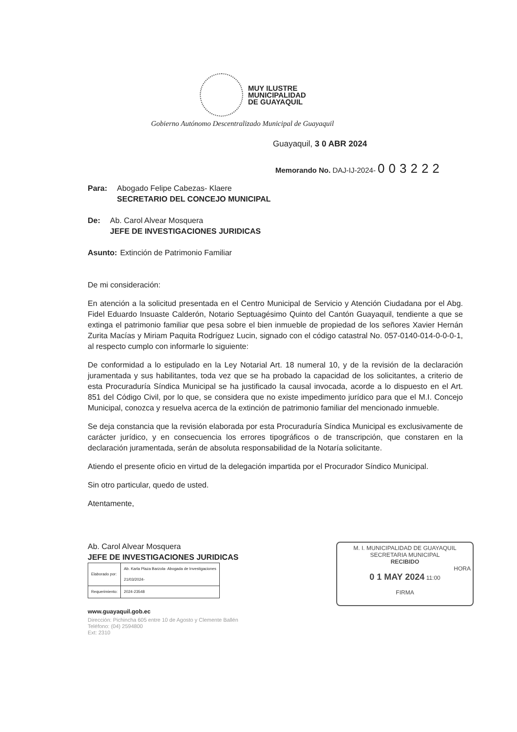MUY ILUSTRE
MUNICIPALIDAD
DE GUAYAQUIL
Gobierno Autónomo Descentralizado Municipal de Guayaquil
Guayaquil, 3 0 ABR 2024
Memorando No. DAJ-IJ-2024- 003222
Para: Abogado Felipe Cabezas- Klaere
SECRETARIO DEL CONCEJO MUNICIPAL
De: Ab. Carol Alvear Mosquera
JEFE DE INVESTIGACIONES JURIDICAS
Asunto: Extinción de Patrimonio Familiar
De mi consideración:
En atención a la solicitud presentada en el Centro Municipal de Servicio y Atención Ciudadana por el Abg. Fidel Eduardo Insuaste Calderón, Notario Septuagésimo Quinto del Cantón Guayaquil, tendiente a que se extinga el patrimonio familiar que pesa sobre el bien inmueble de propiedad de los señores Xavier Hernán Zurita Macías y Miriam Paquita Rodríguez Lucin, signado con el código catastral No. 057-0140-014-0-0-0-1, al respecto cumplo con informarle lo siguiente:
De conformidad a lo estipulado en la Ley Notarial Art. 18 numeral 10, y de la revisión de la declaración juramentada y sus habilitantes, toda vez que se ha probado la capacidad de los solicitantes, a criterio de esta Procuraduría Síndica Municipal se ha justificado la causal invocada, acorde a lo dispuesto en el Art. 851 del Código Civil, por lo que, se considera que no existe impedimento jurídico para que el M.I. Concejo Municipal, conozca y resuelva acerca de la extinción de patrimonio familiar del mencionado inmueble.
Se deja constancia que la revisión elaborada por esta Procuraduría Síndica Municipal es exclusivamente de carácter jurídico, y en consecuencia los errores tipográficos o de transcripción, que constaren en la declaración juramentada, serán de absoluta responsabilidad de la Notaría solicitante.
Atiendo el presente oficio en virtud de la delegación impartida por el Procurador Síndico Municipal.
Sin otro particular, quedo de usted.
Atentamente,
Ab. Carol Alvear Mosquera
JEFE DE INVESTIGACIONES JURIDICAS
| Elaborado por: | Ab. Karla Plaza Barzola- Abogada de Investigaciones 21/03/2024- |
| Requerimiento: | 2024-23548 |
www.guayaquil.gob.ec
Dirección: Pichincha 605 entre 10 de Agosto y Clemente Ballén
Teléfono: (04) 2594800
Ext: 2310
M. I. MUNICIPALIDAD DE GUAYAQUIL
SECRETARIA MUNICIPAL
RECIBIDO
HORA
0 1 MAY 2024 11:00
FIRMA